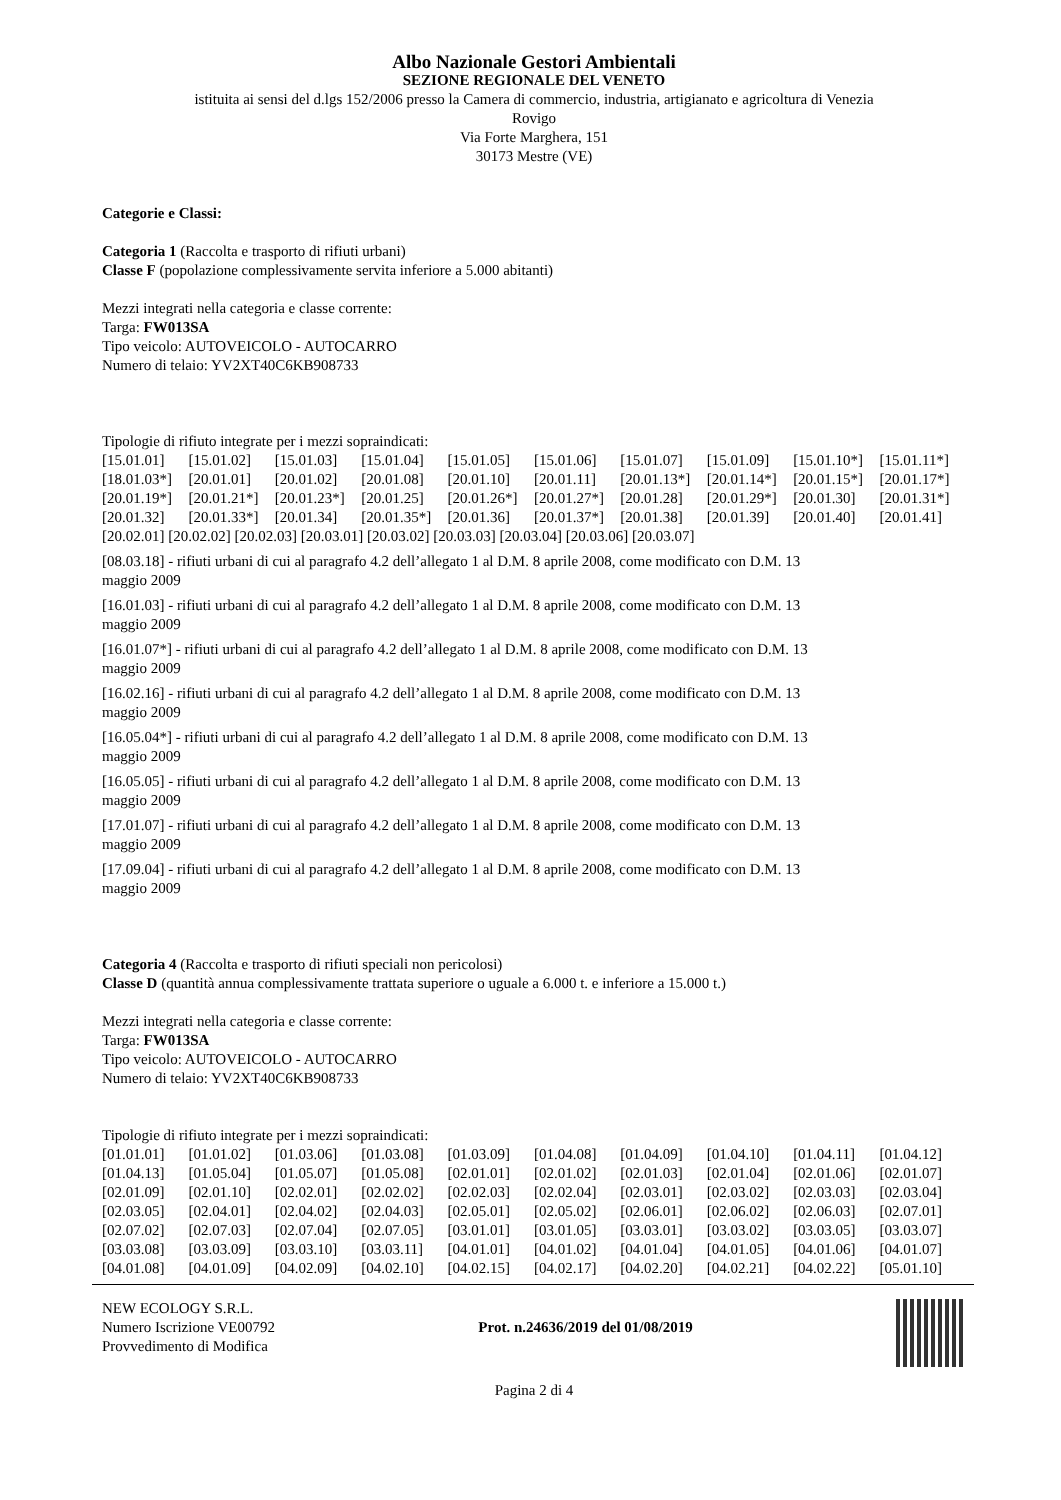Albo Nazionale Gestori Ambientali
SEZIONE REGIONALE DEL VENETO
istituita ai sensi del d.lgs 152/2006 presso la Camera di commercio, industria, artigianato e agricoltura di Venezia
Rovigo
Via Forte Marghera, 151
30173 Mestre (VE)
Categorie e Classi:
Categoria 1 (Raccolta e trasporto di rifiuti urbani)
Classe F (popolazione complessivamente servita inferiore a 5.000 abitanti)
Mezzi integrati nella categoria e classe corrente:
Targa: FW013SA
Tipo veicolo: AUTOVEICOLO - AUTOCARRO
Numero di telaio: YV2XT40C6KB908733
Tipologie di rifiuto integrate per i mezzi sopraindicati:
| [15.01.01] | [15.01.02] | [15.01.03] | [15.01.04] | [15.01.05] | [15.01.06] | [15.01.07] | [15.01.09] | [15.01.10*] | [15.01.11*] |
| [18.01.03*] | [20.01.01] | [20.01.02] | [20.01.08] | [20.01.10] | [20.01.11] | [20.01.13*] | [20.01.14*] | [20.01.15*] | [20.01.17*] |
| [20.01.19*] | [20.01.21*] | [20.01.23*] | [20.01.25] | [20.01.26*] | [20.01.27*] | [20.01.28] | [20.01.29*] | [20.01.30] | [20.01.31*] |
| [20.01.32] | [20.01.33*] | [20.01.34] | [20.01.35*] | [20.01.36] | [20.01.37*] | [20.01.38] | [20.01.39] | [20.01.40] | [20.01.41] |
[20.02.01] [20.02.02] [20.02.03] [20.03.01] [20.03.02] [20.03.03] [20.03.04] [20.03.06] [20.03.07]
[08.03.18] - rifiuti urbani di cui al paragrafo 4.2 dell’allegato 1 al D.M. 8 aprile 2008, come modificato con D.M. 13
maggio 2009
[16.01.03] - rifiuti urbani di cui al paragrafo 4.2 dell’allegato 1 al D.M. 8 aprile 2008, come modificato con D.M. 13
maggio 2009
[16.01.07*] - rifiuti urbani di cui al paragrafo 4.2 dell’allegato 1 al D.M. 8 aprile 2008, come modificato con D.M. 13
maggio 2009
[16.02.16] - rifiuti urbani di cui al paragrafo 4.2 dell’allegato 1 al D.M. 8 aprile 2008, come modificato con D.M. 13
maggio 2009
[16.05.04*] - rifiuti urbani di cui al paragrafo 4.2 dell’allegato 1 al D.M. 8 aprile 2008, come modificato con D.M. 13
maggio 2009
[16.05.05] - rifiuti urbani di cui al paragrafo 4.2 dell’allegato 1 al D.M. 8 aprile 2008, come modificato con D.M. 13
maggio 2009
[17.01.07] - rifiuti urbani di cui al paragrafo 4.2 dell’allegato 1 al D.M. 8 aprile 2008, come modificato con D.M. 13
maggio 2009
[17.09.04] - rifiuti urbani di cui al paragrafo 4.2 dell’allegato 1 al D.M. 8 aprile 2008, come modificato con D.M. 13
maggio 2009
Categoria 4 (Raccolta e trasporto di rifiuti speciali non pericolosi)
Classe D (quantità annua complessivamente trattata superiore o uguale a 6.000 t. e inferiore a 15.000 t.)
Mezzi integrati nella categoria e classe corrente:
Targa: FW013SA
Tipo veicolo: AUTOVEICOLO - AUTOCARRO
Numero di telaio: YV2XT40C6KB908733
Tipologie di rifiuto integrate per i mezzi sopraindicati:
| [01.01.01] | [01.01.02] | [01.03.06] | [01.03.08] | [01.03.09] | [01.04.08] | [01.04.09] | [01.04.10] | [01.04.11] | [01.04.12] |
| [01.04.13] | [01.05.04] | [01.05.07] | [01.05.08] | [02.01.01] | [02.01.02] | [02.01.03] | [02.01.04] | [02.01.06] | [02.01.07] |
| [02.01.09] | [02.01.10] | [02.02.01] | [02.02.02] | [02.02.03] | [02.02.04] | [02.03.01] | [02.03.02] | [02.03.03] | [02.03.04] |
| [02.03.05] | [02.04.01] | [02.04.02] | [02.04.03] | [02.05.01] | [02.05.02] | [02.06.01] | [02.06.02] | [02.06.03] | [02.07.01] |
| [02.07.02] | [02.07.03] | [02.07.04] | [02.07.05] | [03.01.01] | [03.01.05] | [03.03.01] | [03.03.02] | [03.03.05] | [03.03.07] |
| [03.03.08] | [03.03.09] | [03.03.10] | [03.03.11] | [04.01.01] | [04.01.02] | [04.01.04] | [04.01.05] | [04.01.06] | [04.01.07] |
| [04.01.08] | [04.01.09] | [04.02.09] | [04.02.10] | [04.02.15] | [04.02.17] | [04.02.20] | [04.02.21] | [04.02.22] | [05.01.10] |
NEW ECOLOGY S.R.L.
Numero Iscrizione VE00792
Provvedimento di Modifica
Prot. n.24636/2019 del 01/08/2019
Pagina 2 di 4